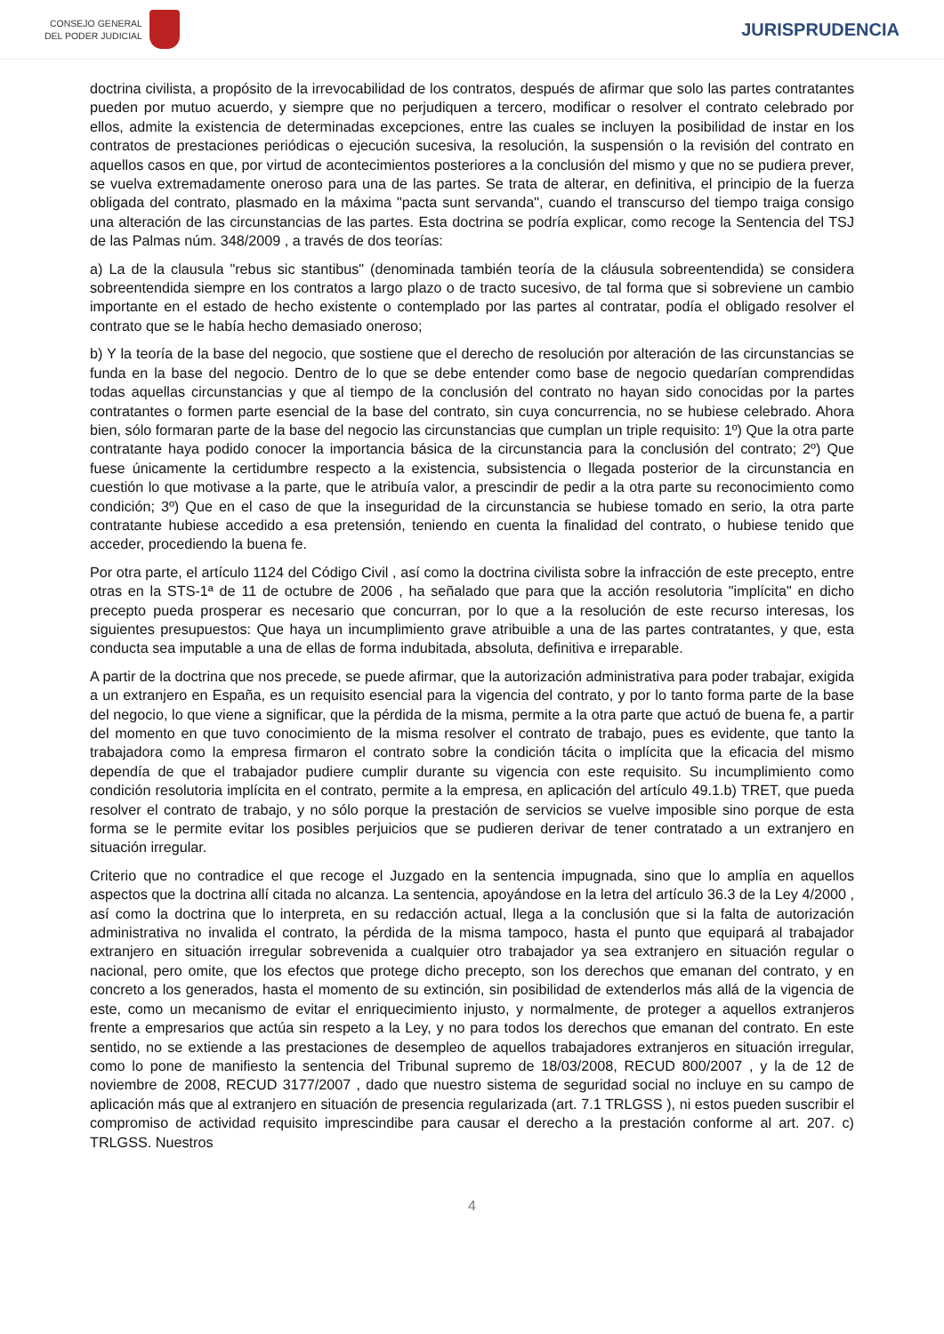CONSEJO GENERAL
DEL PODER JUDICIAL
JURISPRUDENCIA
doctrina civilista, a propósito de la irrevocabilidad de los contratos, después de afirmar que solo las partes contratantes pueden por mutuo acuerdo, y siempre que no perjudiquen a tercero, modificar o resolver el contrato celebrado por ellos, admite la existencia de determinadas excepciones, entre las cuales se incluyen la posibilidad de instar en los contratos de prestaciones periódicas o ejecución sucesiva, la resolución, la suspensión o la revisión del contrato en aquellos casos en que, por virtud de acontecimientos posteriores a la conclusión del mismo y que no se pudiera prever, se vuelva extremadamente oneroso para una de las partes. Se trata de alterar, en definitiva, el principio de la fuerza obligada del contrato, plasmado en la máxima "pacta sunt servanda", cuando el transcurso del tiempo traiga consigo una alteración de las circunstancias de las partes. Esta doctrina se podría explicar, como recoge la Sentencia del TSJ de las Palmas núm. 348/2009 , a través de dos teorías:
a) La de la clausula "rebus sic stantibus" (denominada también teoría de la cláusula sobreentendida) se considera sobreentendida siempre en los contratos a largo plazo o de tracto sucesivo, de tal forma que si sobreviene un cambio importante en el estado de hecho existente o contemplado por las partes al contratar, podía el obligado resolver el contrato que se le había hecho demasiado oneroso;
b) Y la teoría de la base del negocio, que sostiene que el derecho de resolución por alteración de las circunstancias se funda en la base del negocio. Dentro de lo que se debe entender como base de negocio quedarían comprendidas todas aquellas circunstancias y que al tiempo de la conclusión del contrato no hayan sido conocidas por la partes contratantes o formen parte esencial de la base del contrato, sin cuya concurrencia, no se hubiese celebrado. Ahora bien, sólo formaran parte de la base del negocio las circunstancias que cumplan un triple requisito: 1º) Que la otra parte contratante haya podido conocer la importancia básica de la circunstancia para la conclusión del contrato; 2º) Que fuese únicamente la certidumbre respecto a la existencia, subsistencia o llegada posterior de la circunstancia en cuestión lo que motivase a la parte, que le atribuía valor, a prescindir de pedir a la otra parte su reconocimiento como condición; 3º) Que en el caso de que la inseguridad de la circunstancia se hubiese tomado en serio, la otra parte contratante hubiese accedido a esa pretensión, teniendo en cuenta la finalidad del contrato, o hubiese tenido que acceder, procediendo la buena fe.
Por otra parte, el artículo 1124 del Código Civil , así como la doctrina civilista sobre la infracción de este precepto, entre otras en la STS-1ª de 11 de octubre de 2006 , ha señalado que para que la acción resolutoria "implícita" en dicho precepto pueda prosperar es necesario que concurran, por lo que a la resolución de este recurso interesas, los siguientes presupuestos: Que haya un incumplimiento grave atribuible a una de las partes contratantes, y que, esta conducta sea imputable a una de ellas de forma indubitada, absoluta, definitiva e irreparable.
A partir de la doctrina que nos precede, se puede afirmar, que la autorización administrativa para poder trabajar, exigida a un extranjero en España, es un requisito esencial para la vigencia del contrato, y por lo tanto forma parte de la base del negocio, lo que viene a significar, que la pérdida de la misma, permite a la otra parte que actuó de buena fe, a partir del momento en que tuvo conocimiento de la misma resolver el contrato de trabajo, pues es evidente, que tanto la trabajadora como la empresa firmaron el contrato sobre la condición tácita o implícita que la eficacia del mismo dependía de que el trabajador pudiere cumplir durante su vigencia con este requisito. Su incumplimiento como condición resolutoria implícita en el contrato, permite a la empresa, en aplicación del artículo 49.1.b) TRET, que pueda resolver el contrato de trabajo, y no sólo porque la prestación de servicios se vuelve imposible sino porque de esta forma se le permite evitar los posibles perjuicios que se pudieren derivar de tener contratado a un extranjero en situación irregular.
Criterio que no contradice el que recoge el Juzgado en la sentencia impugnada, sino que lo amplía en aquellos aspectos que la doctrina allí citada no alcanza. La sentencia, apoyándose en la letra del artículo 36.3 de la Ley 4/2000 , así como la doctrina que lo interpreta, en su redacción actual, llega a la conclusión que si la falta de autorización administrativa no invalida el contrato, la pérdida de la misma tampoco, hasta el punto que equipará al trabajador extranjero en situación irregular sobrevenida a cualquier otro trabajador ya sea extranjero en situación regular o nacional, pero omite, que los efectos que protege dicho precepto, son los derechos que emanan del contrato, y en concreto a los generados, hasta el momento de su extinción, sin posibilidad de extenderlos más allá de la vigencia de este, como un mecanismo de evitar el enriquecimiento injusto, y normalmente, de proteger a aquellos extranjeros frente a empresarios que actúa sin respeto a la Ley, y no para todos los derechos que emanan del contrato. En este sentido, no se extiende a las prestaciones de desempleo de aquellos trabajadores extranjeros en situación irregular, como lo pone de manifiesto la sentencia del Tribunal supremo de 18/03/2008, RECUD 800/2007 , y la de 12 de noviembre de 2008, RECUD 3177/2007 , dado que nuestro sistema de seguridad social no incluye en su campo de aplicación más que al extranjero en situación de presencia regularizada (art. 7.1 TRLGSS ), ni estos pueden suscribir el compromiso de actividad requisito imprescindibe para causar el derecho a la prestación conforme al art. 207. c) TRLGSS. Nuestros
4